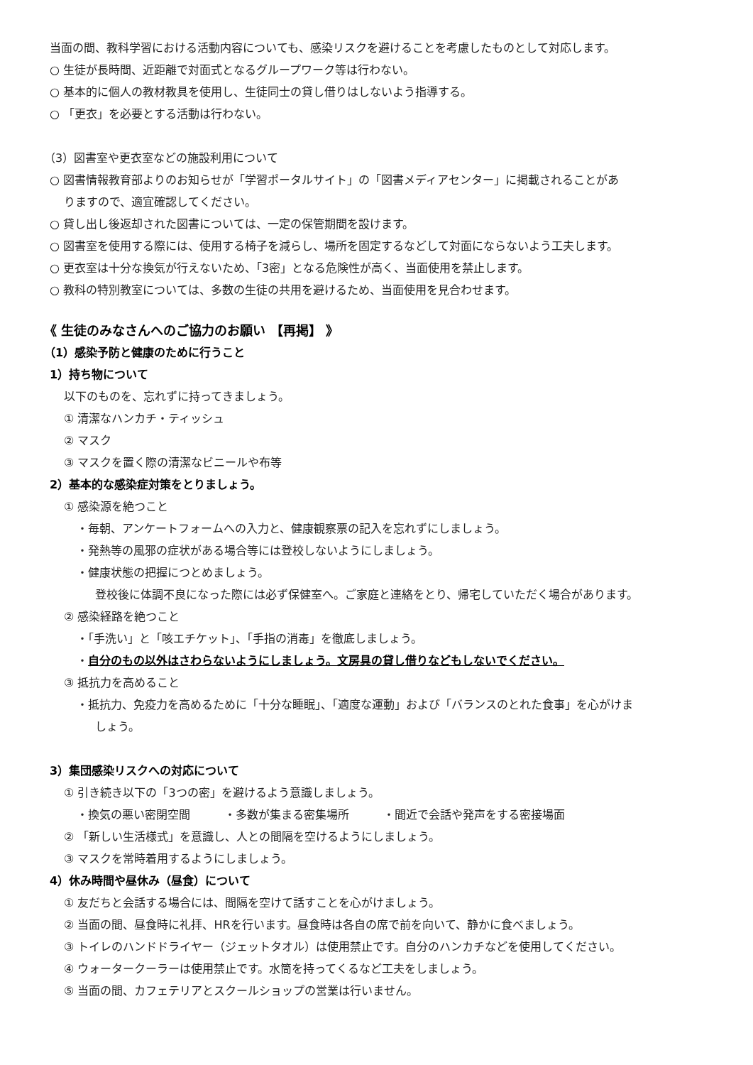当面の間、教科学習における活動内容についても、感染リスクを避けることを考慮したものとして対応します。
○ 生徒が長時間、近距離で対面式となるグループワーク等は行わない。
○ 基本的に個人の教材教具を使用し、生徒同士の貸し借りはしないよう指導する。
○ 「更衣」を必要とする活動は行わない。
（3）図書室や更衣室などの施設利用について
○ 図書情報教育部よりのお知らせが「学習ポータルサイト」の「図書メディアセンター」に掲載されることがあ
りますので、適宜確認してください。
○ 貸し出し後返却された図書については、一定の保管期間を設けます。
○ 図書室を使用する際には、使用する椅子を減らし、場所を固定するなどして対面にならないよう工夫します。
○ 更衣室は十分な換気が行えないため、「3密」となる危険性が高く、当面使用を禁止します。
○ 教科の特別教室については、多数の生徒の共用を避けるため、当面使用を見合わせます。
《 生徒のみなさんへのご協力のお願い 【再掲】 》
（1）感染予防と健康のために行うこと
1）持ち物について
以下のものを、忘れずに持ってきましょう。
① 清潔なハンカチ・ティッシュ
② マスク
③ マスクを置く際の清潔なビニールや布等
2）基本的な感染症対策をとりましょう。
① 感染源を絶つこと
・毎朝、アンケートフォームへの入力と、健康観察票の記入を忘れずにしましょう。
・発熱等の風邪の症状がある場合等には登校しないようにしましょう。
・健康状態の把握につとめましょう。
登校後に体調不良になった際には必ず保健室へ。ご家庭と連絡をとり、帰宅していただく場合があります。
② 感染経路を絶つこと
・「手洗い」と「咳エチケット」、「手指の消毒」を徹底しましょう。
・自分のもの以外はさわらないようにしましょう。文房具の貸し借りなどもしないでください。
③ 抵抗力を高めること
・抵抗力、免疫力を高めるために「十分な睡眠」、「適度な運動」および「バランスのとれた食事」を心がけま
しょう。
3）集団感染リスクへの対応について
① 引き続き以下の「3つの密」を避けるよう意識しましょう。
・換気の悪い密閉空間　　　・多数が集まる密集場所　　　・間近で会話や発声をする密接場面
② 「新しい生活様式」を意識し、人との間隔を空けるようにしましょう。
③ マスクを常時着用するようにしましょう。
4）休み時間や昼休み（昼食）について
① 友だちと会話する場合には、間隔を空けて話すことを心がけましょう。
② 当面の間、昼食時に礼拝、HRを行います。昼食時は各自の席で前を向いて、静かに食べましょう。
③ トイレのハンドドライヤー（ジェットタオル）は使用禁止です。自分のハンカチなどを使用してください。
④ ウォータークーラーは使用禁止です。水筒を持ってくるなど工夫をしましょう。
⑤ 当面の間、カフェテリアとスクールショップの営業は行いません。